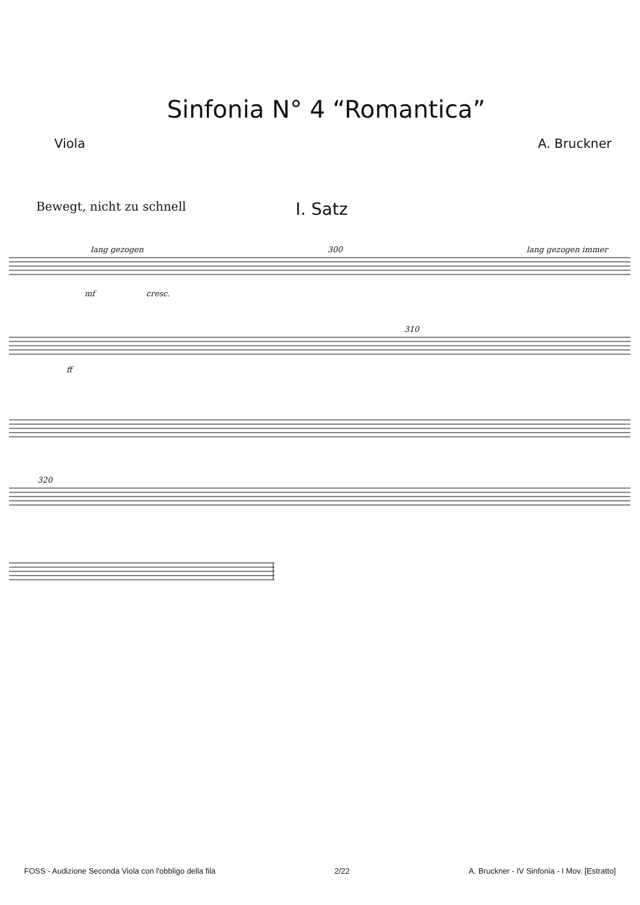Sinfonia N° 4 “Romantica”
Viola A. Bruckner
Bewegt, nicht zu schnell I. Satz
lang gezogen 300 lang gezogen immer
mf cresc.
310
ff
320
FOSS - Audizione Seconda Viola con l'obbligo della fila 2/22 A. Bruckner - IV Sinfonia - I Mov. [Estratto]